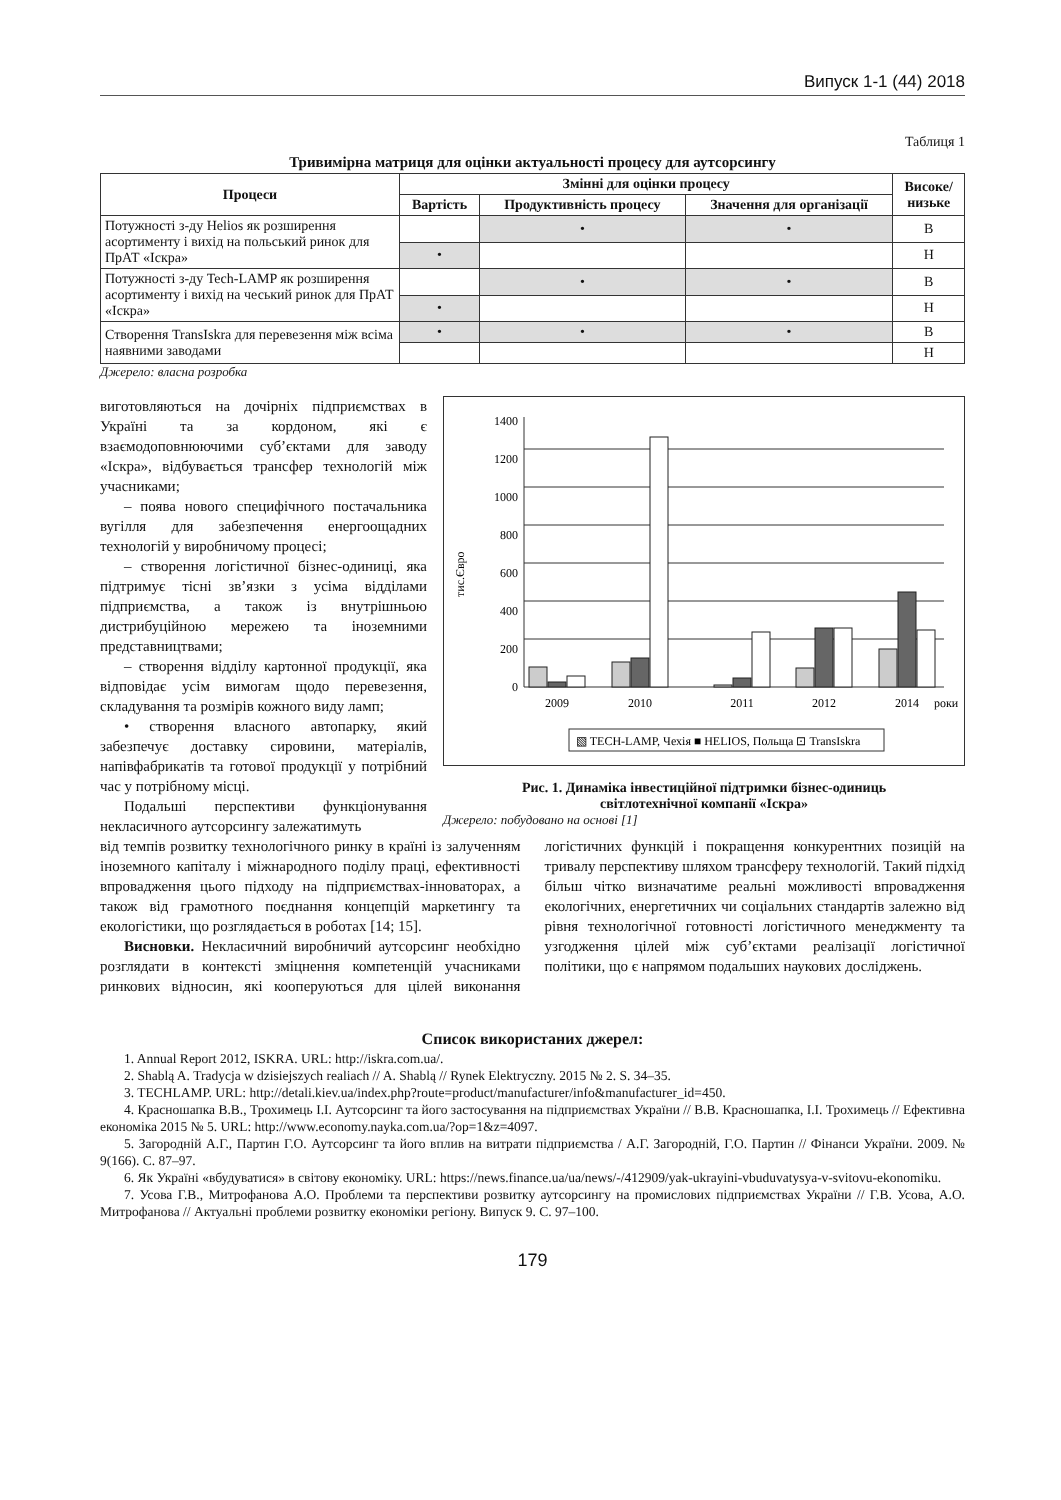Випуск 1-1 (44) 2018
Таблиця 1
Тривимірна матриця для оцінки актуальності процесу для аутсорсингу
| Процеси | Змінні для оцінки процесу | | | Високе/ низьке |
| --- | --- | --- | --- | --- |
| | Вартість | Продуктивність процесу | Значення для організації | |
| Потужності з-ду Helios як розширення асортименту і вихід на польський ринок для ПрАТ «Іскра» | | • | • | В |
| | • | | | Н |
| Потужності з-ду Tech-LAMP як розширення асортименту і вихід на чеський ринок для ПрАТ «Іскра» | | • | • | В |
| | • | | | Н |
| Створення TransIskra для перевезення між всіма наявними заводами | • | • | • | В |
| | | | | Н |
Джерело: власна розробка
виготовляються на дочірніх підприємствах в Україні та за кордоном, які є взаємодоповнюючими суб’єктами для заводу «Іскра», відбувається трансфер технологій між учасниками;
– поява нового специфічного постачальника вугілля для забезпечення енергоощадних технологій у виробничому процесі;
– створення логістичної бізнес-одиниці, яка підтримує тісні зв’язки з усіма відділами підприємства, а також із внутрішньою дистрибуційною мережею та іноземними представництвами;
– створення відділу картонної продукції, яка відповідає усім вимогам щодо перевезення, складування та розмірів кожного виду ламп;
• створення власного автопарку, який забезпечує доставку сировини, матеріалів, напівфабрикатів та готової продукції у потрібний час у потрібному місці.
Подальші перспективи функціонування некласичного аутсорсингу залежатимуть
тис.Євро
0
200
400
600
800
1000
1200
1400
2009
2010
2011
2012
2014
роки
▧ TECH-LAMP, Чехія ■ HELIOS, Польща ⊡ TransIskra
Рис. 1. Динаміка інвестиційної підтримки бізнес-одиниць
світлотехнічної компанії «Іскра»
Джерело: побудовано на основі [1]
від темпів розвитку технологічного ринку в країні із залученням іноземного капіталу і міжнародного поділу праці, ефективності впровадження цього підходу на підприємствах-інноваторах, а також від грамотного поєднання концепцій маркетингу та екологістики, що розглядається в роботах [14; 15].
Висновки. Некласичний виробничий аутсорсинг необхідно розглядати в контексті зміцнення компетенцій учасниками ринкових відносин, які кооперуються для цілей виконання логістичних функцій і покращення конкурентних позицій на тривалу перспективу шляхом трансферу технологій. Такий підхід більш чітко визначатиме реальні можливості впровадження екологічних, енергетичних чи соціальних стандартів залежно від рівня технологічної готовності логістичного менеджменту та узгодження цілей між суб’єктами реалізації логістичної політики, що є напрямом подальших наукових досліджень.
Список використаних джерел:
1. Annual Report 2012, ISKRA. URL: http://iskra.com.ua/.
2. Shablą A. Tradycja w dzisiejszych realiach // A. Shablą // Rynek Elektryczny. 2015 № 2. S. 34–35.
3. TECHLAMP. URL: http://detali.kiev.ua/index.php?route=product/manufacturer/info&manufacturer_id=450.
4. Красношапка В.В., Трохимець І.І. Аутсорсинг та його застосування на підприємствах України // В.В. Красношапка, І.І. Трохимець // Ефективна економіка 2015 № 5. URL: http://www.economy.nayka.com.ua/?op=1&z=4097.
5. Загородній А.Г., Партин Г.О. Аутсорсинг та його вплив на витрати підприємства / А.Г. Загородній, Г.О. Партин // Фінанси України. 2009. № 9(166). С. 87–97.
6. Як Україні «вбудуватися» в світову економіку. URL: https://news.finance.ua/ua/news/-/412909/yak-ukrayini-vbuduvatysya-v-svitovu-ekonomiku.
7. Усова Г.В., Митрофанова А.О. Проблеми та перспективи розвитку аутсорсингу на промислових підприємствах України // Г.В. Усова, А.О. Митрофанова // Актуальні проблеми розвитку економіки регіону. Випуск 9. С. 97–100.
179